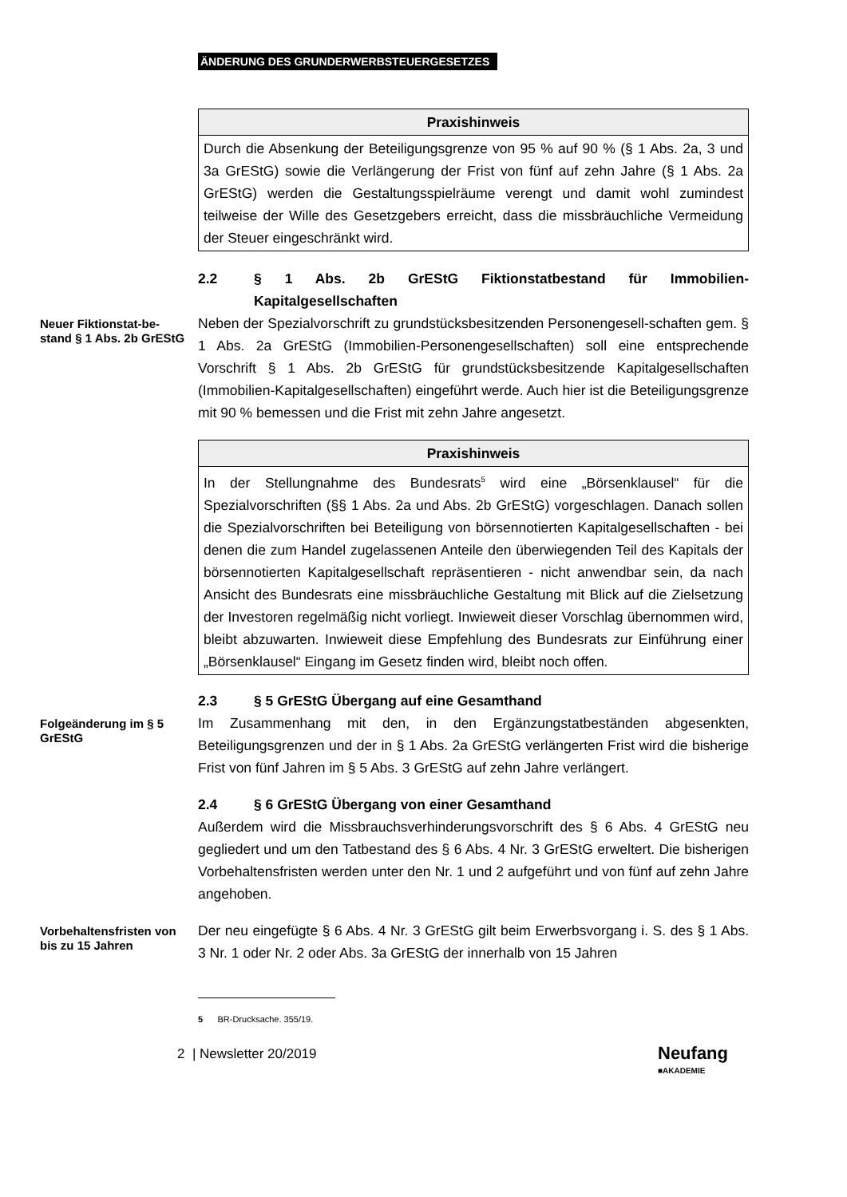ÄNDERUNG DES GRUNDERWERBSTEUERGESETZES
Praxishinweis
Durch die Absenkung der Beteiligungsgrenze von 95 % auf 90 % (§ 1 Abs. 2a, 3 und 3a GrEStG) sowie die Verlängerung der Frist von fünf auf zehn Jahre (§ 1 Abs. 2a GrEStG) werden die Gestaltungsspielräume verengt und damit wohl zumindest teilweise der Wille des Gesetzgebers erreicht, dass die missbräuchliche Vermeidung der Steuer eingeschränkt wird.
2.2 § 1 Abs. 2b GrEStG Fiktionstatbestand für Immobilien-Kapitalgesellschaften
Neuer Fiktionstat-be-stand § 1 Abs. 2b GrEStG
Neben der Spezialvorschrift zu grundstücksbesitzenden Personengesell-schaften gem. § 1 Abs. 2a GrEStG (Immobilien-Personengesellschaften) soll eine entsprechende Vorschrift § 1 Abs. 2b GrEStG für grundstücksbesitzende Kapitalgesellschaften (Immobilien-Kapitalgesellschaften) eingeführt werde. Auch hier ist die Beteiligungsgrenze mit 90 % bemessen und die Frist mit zehn Jahre angesetzt.
Praxishinweis
In der Stellungnahme des Bundesrats<sup>5</sup> wird eine „Börsenklausel“ für die Spezialvorschriften (§§ 1 Abs. 2a und Abs. 2b GrEStG) vorgeschlagen. Danach sollen die Spezialvorschriften bei Beteiligung von börsennotierten Kapitalgesellschaften - bei denen die zum Handel zugelassenen Anteile den überwiegenden Teil des Kapitals der börsennotierten Kapitalgesellschaft repräsentieren - nicht anwendbar sein, da nach Ansicht des Bundesrats eine missbräuchliche Gestaltung mit Blick auf die Zielsetzung der Investoren regelmäßig nicht vorliegt. Inwieweit dieser Vorschlag übernommen wird, bleibt abzuwarten. Inwieweit diese Empfehlung des Bundesrats zur Einführung einer „Börsenklausel“ Eingang im Gesetz finden wird, bleibt noch offen.
2.3 § 5 GrEStG Übergang auf eine Gesamthand
Folgeänderung im § 5 GrEStG
Im Zusammenhang mit den, in den Ergänzungstatbeständen abgesenkten, Beteiligungsgrenzen und der in § 1 Abs. 2a GrEStG verlängerten Frist wird die bisherige Frist von fünf Jahren im § 5 Abs. 3 GrEStG auf zehn Jahre verlängert.
2.4 § 6 GrEStG Übergang von einer Gesamthand
Außerdem wird die Missbrauchsverhinderungsvorschrift des § 6 Abs. 4 GrEStG neu gegliedert und um den Tatbestand des § 6 Abs. 4 Nr. 3 GrEStG erweltert. Die bisherigen Vorbehaltensfristen werden unter den Nr. 1 und 2 aufgeführt und von fünf auf zehn Jahre angehoben.
Vorbehaltensfristen von bis zu 15 Jahren
Der neu eingefügte § 6 Abs. 4 Nr. 3 GrEStG gilt beim Erwerbsvorgang i. S. des § 1 Abs. 3 Nr. 1 oder Nr. 2 oder Abs. 3a GrEStG der innerhalb von 15 Jahren
5 BR-Drucksache. 355/19.
2 | Newsletter 20/2019 Neufang
■AKADEMIE